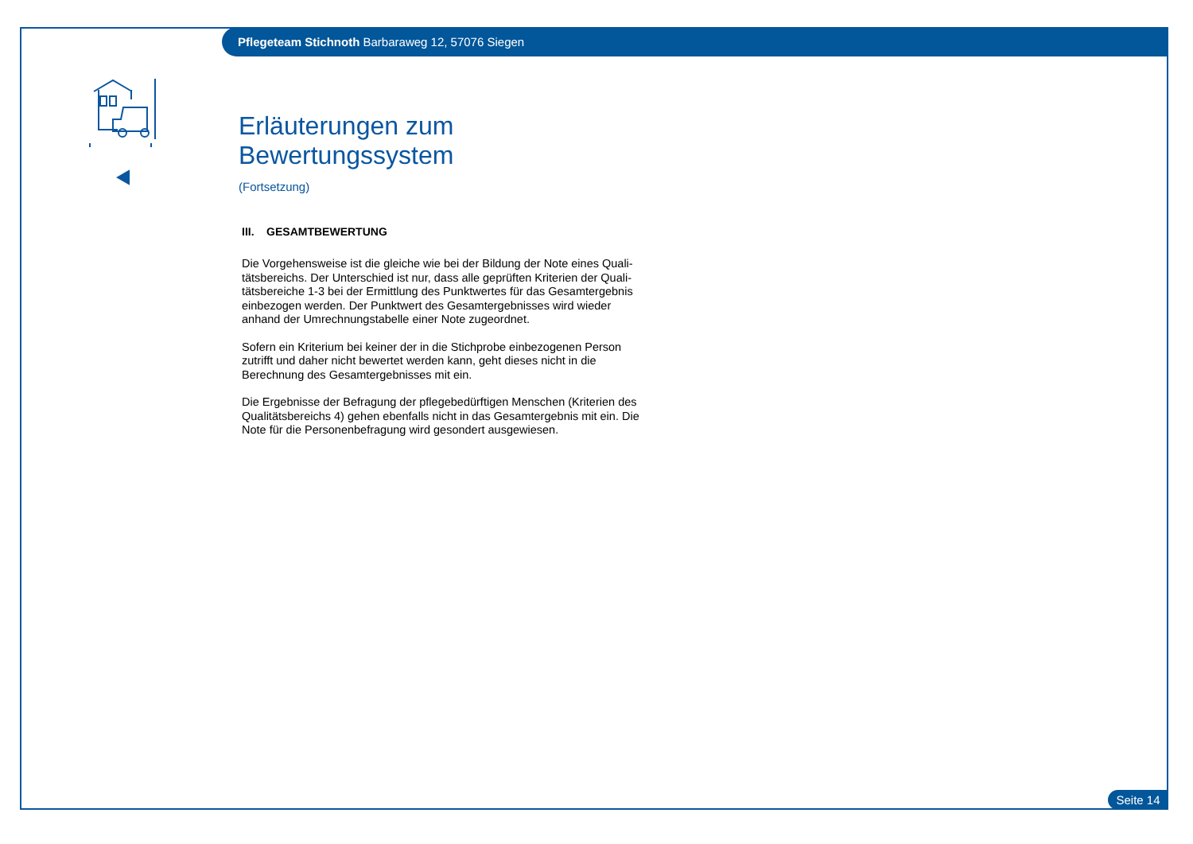Pflegeteam Stichnoth Barbaraweg 12, 57076 Siegen
Erläuterungen zum Bewertungssystem
(Fortsetzung)
III. GESAMTBEWERTUNG
Die Vorgehensweise ist die gleiche wie bei der Bildung der Note eines Quali-tätsbereichs. Der Unterschied ist nur, dass alle geprüften Kriterien der Quali-tätsbereiche 1-3 bei der Ermittlung des Punktwertes für das Gesamtergebnis einbezogen werden. Der Punktwert des Gesamtergebnisses wird wieder anhand der Umrechnungstabelle einer Note zugeordnet.
Sofern ein Kriterium bei keiner der in die Stichprobe einbezogenen Person zutrifft und daher nicht bewertet werden kann, geht dieses nicht in die Berechnung des Gesamtergebnisses mit ein.
Die Ergebnisse der Befragung der pflegebedürftigen Menschen (Kriterien des Qualitätsbereichs 4) gehen ebenfalls nicht in das Gesamtergebnis mit ein. Die Note für die Personenbefragung wird gesondert ausgewiesen.
Seite 14